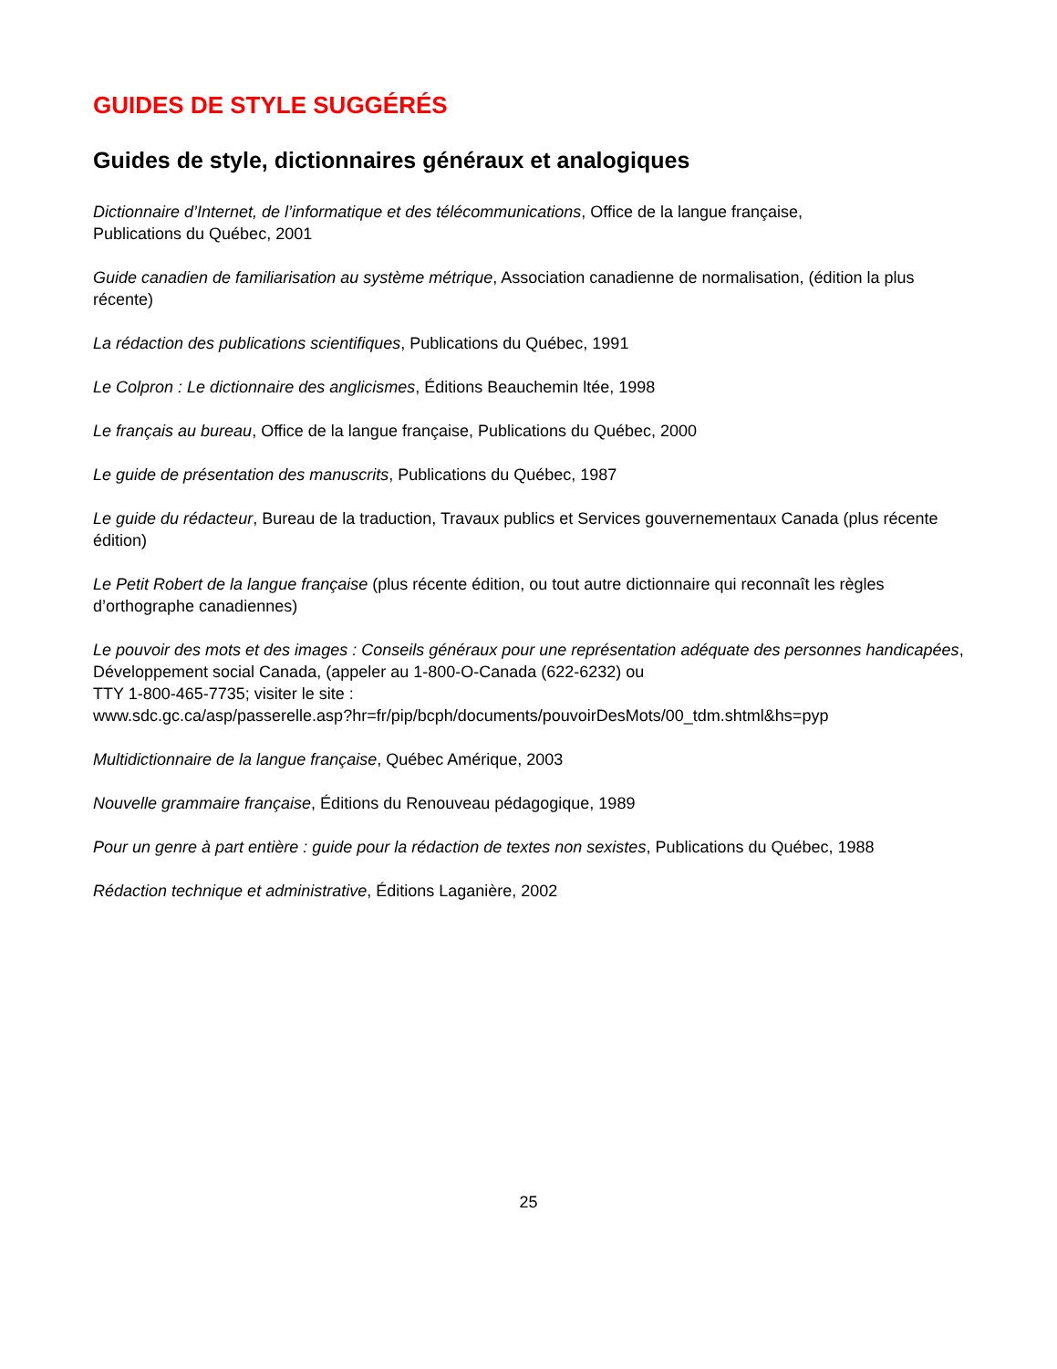GUIDES DE STYLE SUGGÉRÉS
Guides de style, dictionnaires généraux et analogiques
Dictionnaire d’Internet, de l’informatique et des télécommunications, Office de la langue française,
Publications du Québec, 2001
Guide canadien de familiarisation au système métrique, Association canadienne de normalisation, (édition la plus récente)
La rédaction des publications scientifiques, Publications du Québec, 1991
Le Colpron : Le dictionnaire des anglicismes, Éditions Beauchemin ltée, 1998
Le français au bureau, Office de la langue française, Publications du Québec, 2000
Le guide de présentation des manuscrits, Publications du Québec, 1987
Le guide du rédacteur, Bureau de la traduction, Travaux publics et Services gouvernementaux Canada (plus récente édition)
Le Petit Robert de la langue française (plus récente édition, ou tout autre dictionnaire qui reconnaît les règles d’orthographe canadiennes)
Le pouvoir des mots et des images : Conseils généraux pour une représentation adéquate des personnes handicapées, Développement social Canada, (appeler au 1-800-O-Canada (622-6232) ou
TTY 1-800-465-7735; visiter le site :
www.sdc.gc.ca/asp/passerelle.asp?hr=fr/pip/bcph/documents/pouvoirDesMots/00_tdm.shtml&hs=pyp
Multidictionnaire de la langue française, Québec Amérique, 2003
Nouvelle grammaire française, Éditions du Renouveau pédagogique, 1989
Pour un genre à part entière : guide pour la rédaction de textes non sexistes, Publications du Québec, 1988
Rédaction technique et administrative, Éditions Laganière, 2002
25